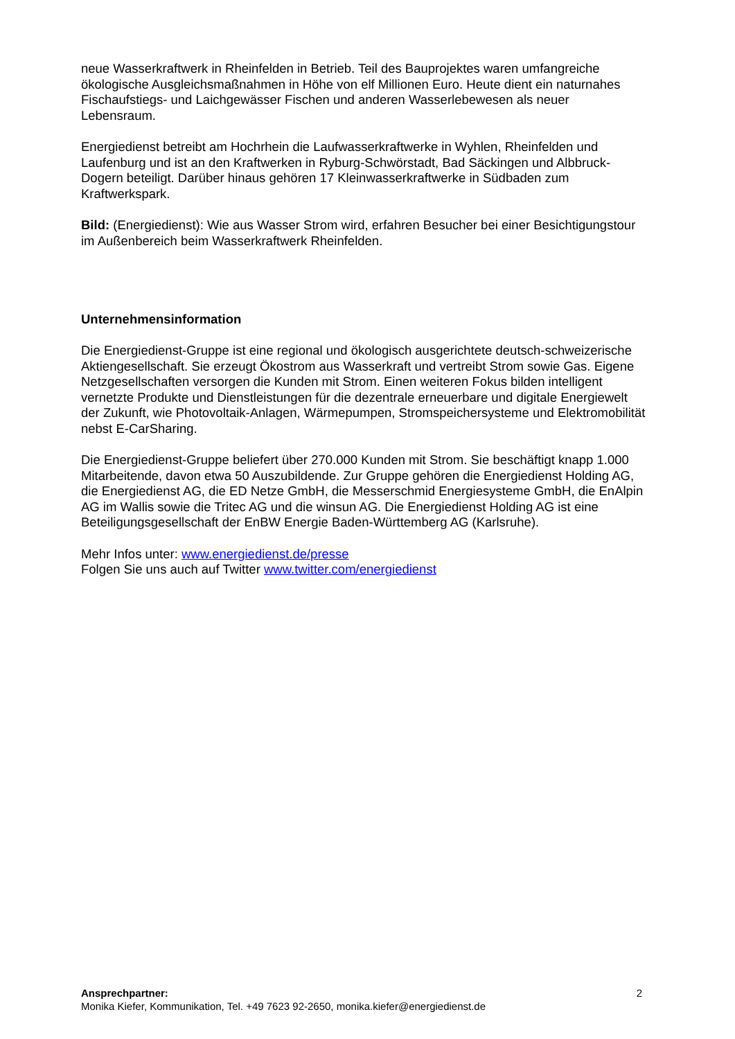neue Wasserkraftwerk in Rheinfelden in Betrieb. Teil des Bauprojektes waren umfangreiche ökologische Ausgleichsmaßnahmen in Höhe von elf Millionen Euro. Heute dient ein naturnahes Fischaufstiegs- und Laichgewässer Fischen und anderen Wasserlebewesen als neuer Lebensraum.
Energiedienst betreibt am Hochrhein die Laufwasserkraftwerke in Wyhlen, Rheinfelden und Laufenburg und ist an den Kraftwerken in Ryburg-Schwörstadt, Bad Säckingen und Albbruck-Dogern beteiligt. Darüber hinaus gehören 17 Kleinwasserkraftwerke in Südbaden zum Kraftwerkspark.
Bild: (Energiedienst): Wie aus Wasser Strom wird, erfahren Besucher bei einer Besichtigungstour im Außenbereich beim Wasserkraftwerk Rheinfelden.
Unternehmensinformation
Die Energiedienst-Gruppe ist eine regional und ökologisch ausgerichtete deutsch-schweizerische Aktiengesellschaft. Sie erzeugt Ökostrom aus Wasserkraft und vertreibt Strom sowie Gas. Eigene Netzgesellschaften versorgen die Kunden mit Strom. Einen weiteren Fokus bilden intelligent vernetzte Produkte und Dienstleistungen für die dezentrale erneuerbare und digitale Energiewelt der Zukunft, wie Photovoltaik-Anlagen, Wärmepumpen, Stromspeichersysteme und Elektromobilität nebst E-CarSharing.
Die Energiedienst-Gruppe beliefert über 270.000 Kunden mit Strom. Sie beschäftigt knapp 1.000 Mitarbeitende, davon etwa 50 Auszubildende. Zur Gruppe gehören die Energiedienst Holding AG, die Energiedienst AG, die ED Netze GmbH, die Messerschmid Energiesysteme GmbH, die EnAlpin AG im Wallis sowie die Tritec AG und die winsun AG. Die Energiedienst Holding AG ist eine Beteiligungsgesellschaft der EnBW Energie Baden-Württemberg AG (Karlsruhe).
Mehr Infos unter: www.energiedienst.de/presse
Folgen Sie uns auch auf Twitter www.twitter.com/energiedienst
2 Ansprechpartner:
Monika Kiefer, Kommunikation, Tel. +49 7623 92-2650, monika.kiefer@energiedienst.de